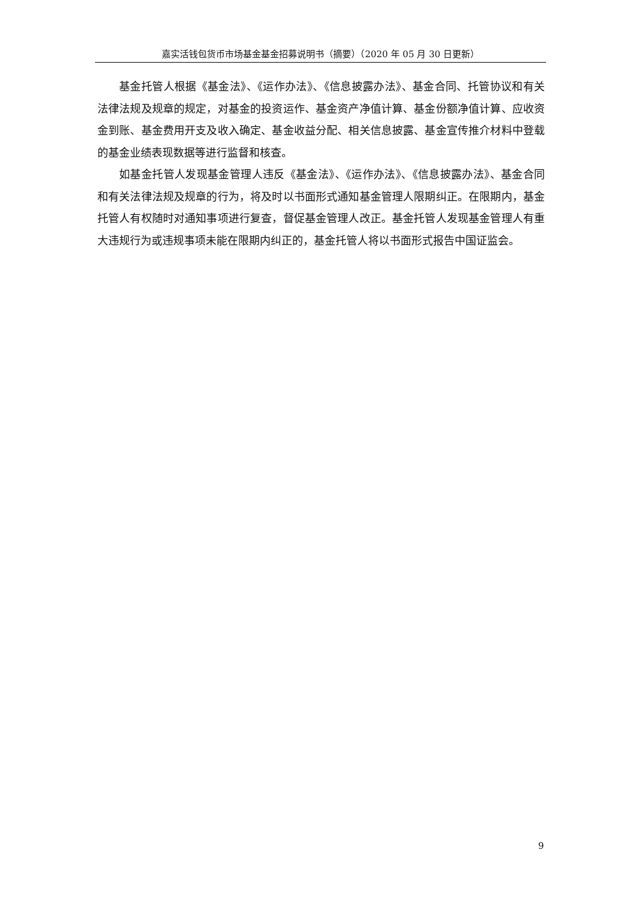嘉实活钱包货币市场基金基金招募说明书（摘要）（2020 年 05 月 30 日更新）
基金托管人根据《基金法》、《运作办法》、《信息披露办法》、基金合同、托管协议和有关法律法规及规章的规定，对基金的投资运作、基金资产净值计算、基金份额净值计算、应收资金到账、基金费用开支及收入确定、基金收益分配、相关信息披露、基金宣传推介材料中登载的基金业绩表现数据等进行监督和核查。
如基金托管人发现基金管理人违反《基金法》、《运作办法》、《信息披露办法》、基金合同和有关法律法规及规章的行为，将及时以书面形式通知基金管理人限期纠正。在限期内，基金托管人有权随时对通知事项进行复查，督促基金管理人改正。基金托管人发现基金管理人有重大违规行为或违规事项未能在限期内纠正的，基金托管人将以书面形式报告中国证监会。
9